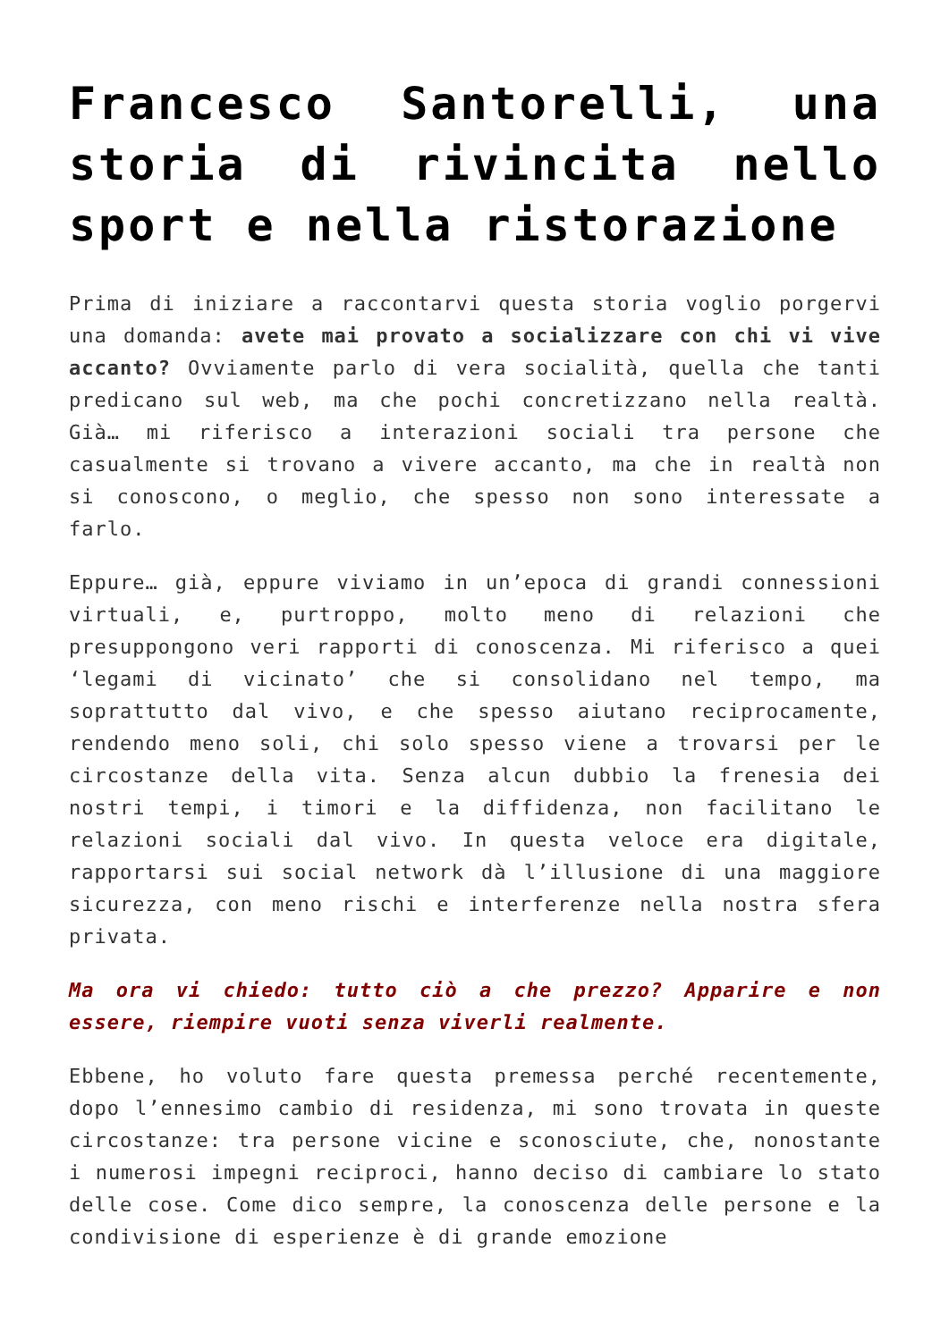Francesco Santorelli, una storia di rivincita nello sport e nella ristorazione
Prima di iniziare a raccontarvi questa storia voglio porgervi una domanda: avete mai provato a socializzare con chi vi vive accanto? Ovviamente parlo di vera socialità, quella che tanti predicano sul web, ma che pochi concretizzano nella realtà. Già… mi riferisco a interazioni sociali tra persone che casualmente si trovano a vivere accanto, ma che in realtà non si conoscono, o meglio, che spesso non sono interessate a farlo.
Eppure… già, eppure viviamo in un’epoca di grandi connessioni virtuali, e, purtroppo, molto meno di relazioni che presuppongono veri rapporti di conoscenza. Mi riferisco a quei ‘legami di vicinato’ che si consolidano nel tempo, ma soprattutto dal vivo, e che spesso aiutano reciprocamente, rendendo meno soli, chi solo spesso viene a trovarsi per le circostanze della vita. Senza alcun dubbio la frenesia dei nostri tempi, i timori e la diffidenza, non facilitano le relazioni sociali dal vivo. In questa veloce era digitale, rapportarsi sui social network dà l’illusione di una maggiore sicurezza, con meno rischi e interferenze nella nostra sfera privata.
Ma ora vi chiedo: tutto ciò a che prezzo? Apparire e non essere, riempire vuoti senza viverli realmente.
Ebbene, ho voluto fare questa premessa perché recentemente, dopo l’ennesimo cambio di residenza, mi sono trovata in queste circostanze: tra persone vicine e sconosciute, che, nonostante i numerosi impegni reciproci, hanno deciso di cambiare lo stato delle cose. Come dico sempre, la conoscenza delle persone e la condivisione di esperienze è di grande emozione